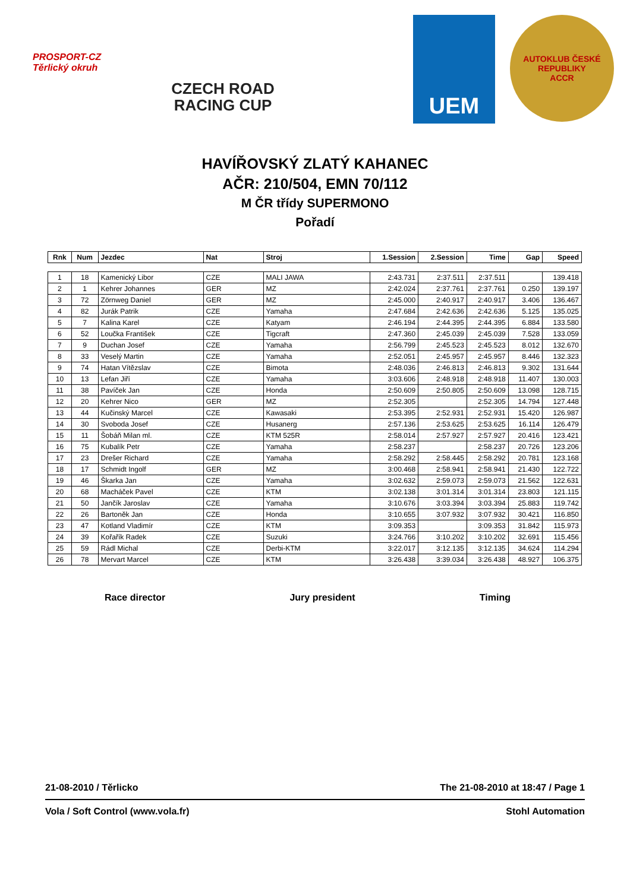PROSPORT-CZ Těrlický okruh
CZECH ROAD
RACING CUP
UEM
AUTOKLUB ČESKÉ REPUBLIKY
ACCR
HAVÍŘOVSKÝ ZLATÝ KAHANEC
AČR: 210/504, EMN 70/112
M ČR třídy SUPERMONO
Pořadí
| Rnk | Num | Jezdec | Nat | Stroj | 1.Session | 2.Session | Time | Gap | Speed |
| --- | --- | --- | --- | --- | --- | --- | --- | --- | --- |
| 1 | 18 | Kamenický Libor | CZE | MALI JAWA | 2:43.731 | 2:37.511 | 2:37.511 | | 139.418 |
| 2 | 1 | Kehrer Johannes | GER | MZ | 2:42.024 | 2:37.761 | 2:37.761 | 0.250 | 139.197 |
| 3 | 72 | Zörnweg Daniel | GER | MZ | 2:45.000 | 2:40.917 | 2:40.917 | 3.406 | 136.467 |
| 4 | 82 | Jurák Patrik | CZE | Yamaha | 2:47.684 | 2:42.636 | 2:42.636 | 5.125 | 135.025 |
| 5 | 7 | Kalina Karel | CZE | Katyam | 2:46.194 | 2:44.395 | 2:44.395 | 6.884 | 133.580 |
| 6 | 52 | Loučka František | CZE | Tigcraft | 2:47.360 | 2:45.039 | 2:45.039 | 7.528 | 133.059 |
| 7 | 9 | Duchan Josef | CZE | Yamaha | 2:56.799 | 2:45.523 | 2:45.523 | 8.012 | 132.670 |
| 8 | 33 | Veselý Martin | CZE | Yamaha | 2:52.051 | 2:45.957 | 2:45.957 | 8.446 | 132.323 |
| 9 | 74 | Hatan Vítězslav | CZE | Bimota | 2:48.036 | 2:46.813 | 2:46.813 | 9.302 | 131.644 |
| 10 | 13 | Lefan Jiří | CZE | Yamaha | 3:03.606 | 2:48.918 | 2:48.918 | 11.407 | 130.003 |
| 11 | 38 | Pavíček Jan | CZE | Honda | 2:50.609 | 2:50.805 | 2:50.609 | 13.098 | 128.715 |
| 12 | 20 | Kehrer Nico | GER | MZ | 2:52.305 | | 2:52.305 | 14.794 | 127.448 |
| 13 | 44 | Kučinský Marcel | CZE | Kawasaki | 2:53.395 | 2:52.931 | 2:52.931 | 15.420 | 126.987 |
| 14 | 30 | Svoboda Josef | CZE | Husanerg | 2:57.136 | 2:53.625 | 2:53.625 | 16.114 | 126.479 |
| 15 | 11 | Šobáň Milan ml. | CZE | KTM 525R | 2:58.014 | 2:57.927 | 2:57.927 | 20.416 | 123.421 |
| 16 | 75 | Kubalík Petr | CZE | Yamaha | 2:58.237 | | 2:58.237 | 20.726 | 123.206 |
| 17 | 23 | Drešer Richard | CZE | Yamaha | 2:58.292 | 2:58.445 | 2:58.292 | 20.781 | 123.168 |
| 18 | 17 | Schmidt Ingolf | GER | MZ | 3:00.468 | 2:58.941 | 2:58.941 | 21.430 | 122.722 |
| 19 | 46 | Škarka Jan | CZE | Yamaha | 3:02.632 | 2:59.073 | 2:59.073 | 21.562 | 122.631 |
| 20 | 68 | Macháček Pavel | CZE | KTM | 3:02.138 | 3:01.314 | 3:01.314 | 23.803 | 121.115 |
| 21 | 50 | Jančík Jaroslav | CZE | Yamaha | 3:10.676 | 3:03.394 | 3:03.394 | 25.883 | 119.742 |
| 22 | 26 | Bartoněk Jan | CZE | Honda | 3:10.655 | 3:07.932 | 3:07.932 | 30.421 | 116.850 |
| 23 | 47 | Kotland Vladimír | CZE | KTM | 3:09.353 | | 3:09.353 | 31.842 | 115.973 |
| 24 | 39 | Kořařík Radek | CZE | Suzuki | 3:24.766 | 3:10.202 | 3:10.202 | 32.691 | 115.456 |
| 25 | 59 | Rádl Michal | CZE | Derbi-KTM | 3:22.017 | 3:12.135 | 3:12.135 | 34.624 | 114.294 |
| 26 | 78 | Mervart Marcel | CZE | KTM | 3:26.438 | 3:39.034 | 3:26.438 | 48.927 | 106.375 |
Race director Jury president Timing
21-08-2010 / Těrlicko The 21-08-2010 at 18:47 / Page 1
Vola / Soft Control (www.vola.fr) Stohl Automation